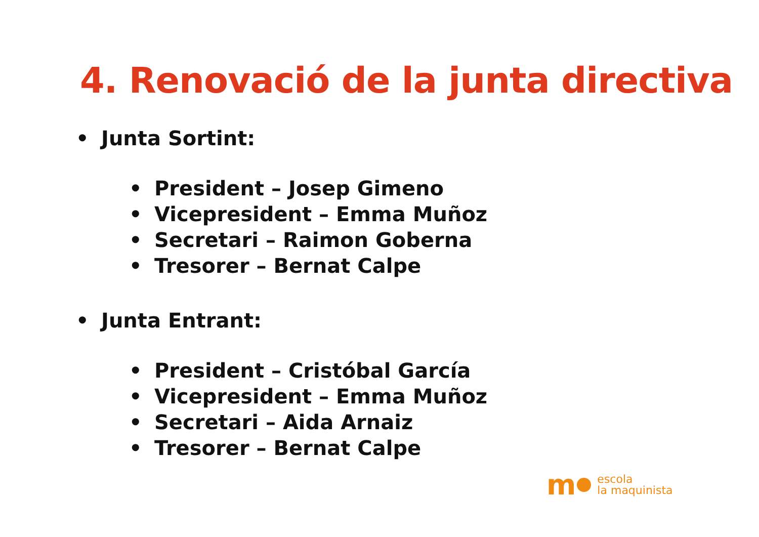4. Renovació de la junta directiva
• Junta Sortint:
• President – Josep Gimeno
• Vicepresident – Emma Muñoz
• Secretari – Raimon Goberna
• Tresorer – Bernat Calpe
• Junta Entrant:
• President – Cristóbal García
• Vicepresident – Emma Muñoz
• Secretari – Aida Arnaiz
• Tresorer – Bernat Calpe
m
escola
la maquinista